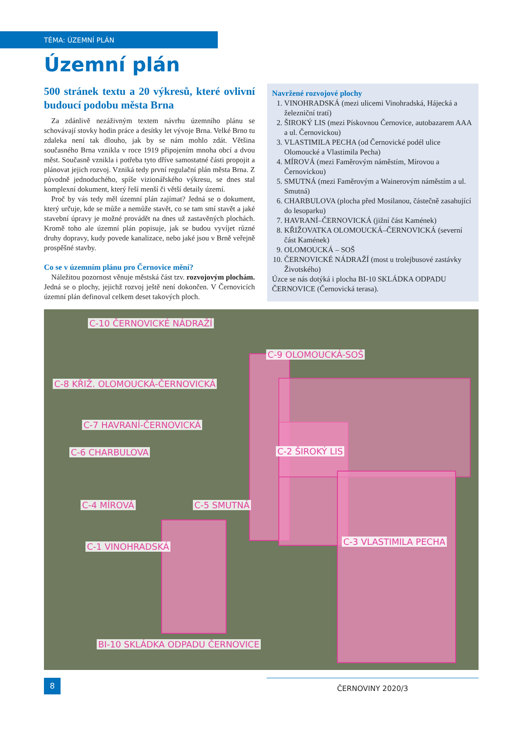TÉMA: ÚZEMNÍ PLÁN
Územní plán
500 stránek textu a 20 výkresů, které ovlivní budoucí podobu města Brna
Za zdánlivě nezáživným textem návrhu územního plánu se schovávají stovky hodin práce a desítky let vývoje Brna. Velké Brno tu zdaleka není tak dlouho, jak by se nám mohlo zdát. Většina současného Brna vznikla v roce 1919 připojením mnoha obcí a dvou měst. Současně vznikla i potřeba tyto dříve samostatné části propojit a plánovat jejich rozvoj. Vzniká tedy první regulační plán města Brna. Z původně jednoduchého, spíše vizionářského výkresu, se dnes stal komplexní dokument, který řeší menší či větší detaily území.
Proč by vás tedy měl územní plán zajímat? Jedná se o dokument, který určuje, kde se může a nemůže stavět, co se tam smí stavět a jaké stavební úpravy je možné provádět na dnes už zastavěných plochách. Kromě toho ale územní plán popisuje, jak se budou vyvíjet různé druhy dopravy, kudy povede kanalizace, nebo jaké jsou v Brně veřejně prospěšné stavby.
Co se v územním plánu pro Černovice mění?
Náležitou pozornost věnuje městská část tzv. rozvojovým plochám. Jedná se o plochy, jejichž rozvoj ještě není dokončen. V Černovicích územní plán definoval celkem deset takových ploch.
Navržené rozvojové plochy
1. VINOHRADSKÁ (mezi ulicemi Vinohradská, Hájecká a železniční tratí)
2. ŠIROKÝ LIS (mezi Pískovnou Černovice, autobazarem AAA a ul. Černovickou)
3. VLASTIMILA PECHA (od Černovické podél ulice Olomoucké a Vlastimila Pecha)
4. MÍROVÁ (mezi Faměrovým náměstím, Mírovou a Černovickou)
5. SMUTNÁ (mezi Faměrovým a Wainerovým náměstím a ul. Smutná)
6. CHARBULOVA (plocha před Mosilanou, částečně zasahující do lesoparku)
7. HAVRANÍ–ČERNOVICKÁ (jižní část Kamének)
8. KŘIŽOVATKA OLOMOUCKÁ–ČERNOVICKÁ (severní část Kamének)
9. OLOMOUCKÁ – SOŠ
10. ČERNOVICKÉ NÁDRAŽÍ (most u trolejbusové zastávky Životského)
Úzce se nás dotýká i plocha BI-10 SKLÁDKA ODPADU ČERNOVICE (Černovická terasa).
C-10 ČERNOVICKÉ NÁDRAŽÍ
C-9 OLOMOUCKÁ-SOŠ
C-8 KŘIŽ. OLOMOUCKÁ-ČERNOVICKÁ
C-7 HAVRANÍ-ČERNOVICKÁ
C-6 CHARBULOVA C-2 ŠIROKÝ LIS
C-4 MÍROVÁ C-5 SMUTNÁ
C-1 VINOHRADSKÁ C-3 VLASTIMILA PECHA
BI-10 SKLÁDKA ODPADU ČERNOVICE
8
ČERNOVINY 2020/3